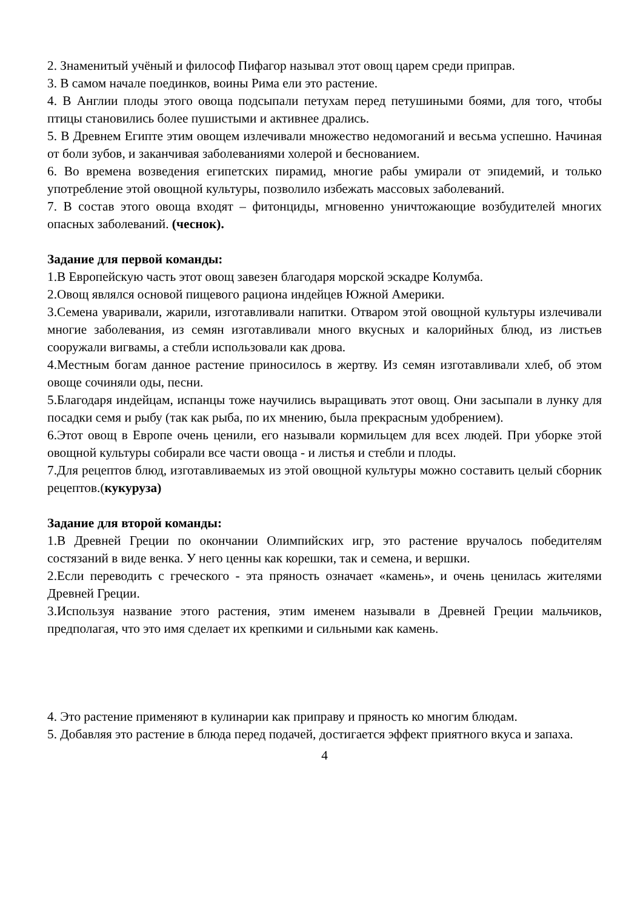2. Знаменитый учёный и философ Пифагор называл этот овощ царем среди приправ.
3. В самом начале поединков, воины Рима ели это растение.
4. В Англии плоды этого овоща подсыпали петухам перед петушиными боями, для того, чтобы птицы становились более пушистыми и активнее дрались.
5. В Древнем Египте этим овощем излечивали множество недомоганий и весьма успешно. Начиная от боли зубов, и заканчивая заболеваниями холерой и беснованием.
6. Во времена возведения египетских пирамид, многие рабы умирали от эпидемий, и только употребление этой овощной культуры, позволило избежать массовых заболеваний.
7. В состав этого овоща входят – фитонциды, мгновенно уничтожающие возбудителей многих опасных заболеваний. (чеснок).
Задание для первой команды:
1.В Европейскую часть этот овощ завезен благодаря морской эскадре Колумба.
2.Овощ являлся основой пищевого рациона индейцев Южной Америки.
3.Семена уваривали, жарили, изготавливали напитки. Отваром этой овощной культуры излечивали многие заболевания, из семян изготавливали много вкусных и калорийных блюд, из листьев сооружали вигвамы, а стебли использовали как дрова.
4.Местным богам данное растение приносилось в жертву. Из семян изготавливали хлеб, об этом овоще сочиняли оды, песни.
5.Благодаря индейцам, испанцы тоже научились выращивать этот овощ. Они засыпали в лунку для посадки семя и рыбу (так как рыба, по их мнению, была прекрасным удобрением).
6.Этот овощ в Европе очень ценили, его называли кормильцем для всех людей. При уборке этой овощной культуры собирали все части овоща - и листья и стебли и плоды.
7.Для рецептов блюд, изготавливаемых из этой овощной культуры можно составить целый сборник рецептов.(кукуруза)
Задание для второй команды:
1.В Древней Греции по окончании Олимпийских игр, это растение вручалось победителям состязаний в виде венка. У него ценны как корешки, так и семена, и вершки.
2.Если переводить с греческого - эта пряность означает «камень», и очень ценилась жителями Древней Греции.
3.Используя название этого растения, этим именем называли в Древней Греции мальчиков, предполагая, что это имя сделает их крепкими и сильными как камень.
4. Это растение применяют в кулинарии как приправу и пряность ко многим блюдам.
5. Добавляя это растение в блюда перед подачей, достигается эффект приятного вкуса и запаха.
4